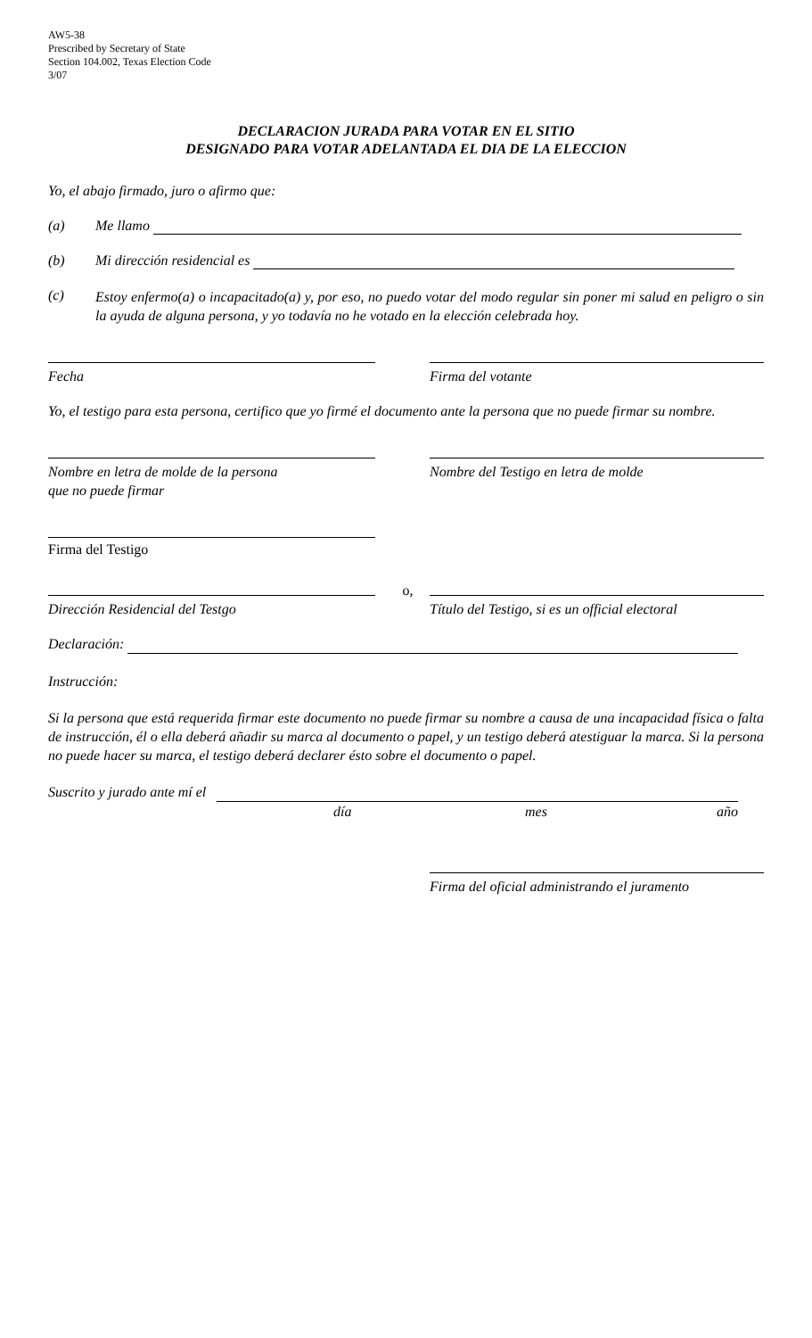AW5-38
Prescribed by Secretary of State
Section 104.002, Texas Election Code
3/07
DECLARACION JURADA PARA VOTAR EN EL SITIO
DESIGNADO PARA VOTAR ADELANTADA EL DIA DE LA ELECCION
Yo, el abajo firmado, juro o afirmo que:
(a) Me llamo
(b) Mi dirección residencial es
(c)
Estoy enfermo(a) o incapacitado(a) y, por eso, no puedo votar del modo regular sin poner mi salud en peligro o sin la ayuda de alguna persona, y yo todavía no he votado en la elección celebrada hoy.
Fecha Firma del votante
Yo, el testigo para esta persona, certifico que yo firmé el documento ante la persona que no puede firmar su nombre.
Nombre en letra de molde de la persona
que no puede firmar
Nombre del Testigo en letra de molde
Firma del Testigo
Dirección Residencial del Testgo
o,
Título del Testigo, si es un official electoral
Declaración:
Instrucción:
Si la persona que está requerida firmar este documento no puede firmar su nombre a causa de una incapacidad física o falta de instrucción, él o ella deberá añadir su marca al documento o papel, y un testigo deberá atestiguar la marca. Si la persona no puede hacer su marca, el testigo deberá declarer ésto sobre el documento o papel.
Suscrito y jurado ante mí el
día mes año
Firma del oficial administrando el juramento